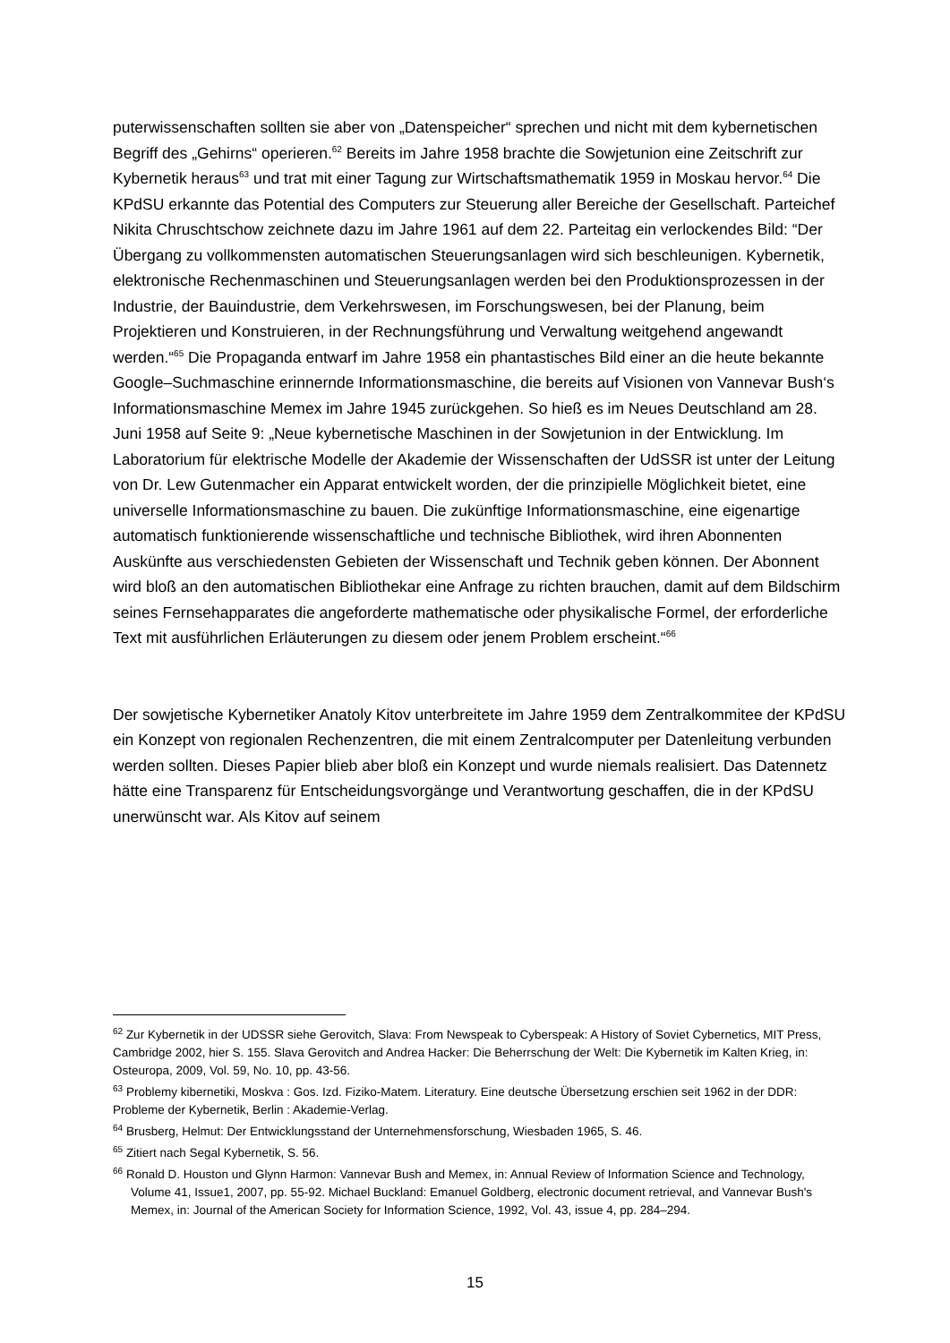puterwissenschaften sollten sie aber von „Datenspeicher“ sprechen und nicht mit dem kybernetischen Begriff des „Gehirns“ operieren.<sup>62</sup> Bereits im Jahre 1958 brachte die Sowjetunion eine Zeitschrift zur Kybernetik heraus<sup>63</sup> und trat mit einer Tagung zur Wirtschaftsmathematik 1959 in Moskau hervor.<sup>64</sup> Die KPdSU erkannte das Potential des Computers zur Steuerung aller Bereiche der Gesellschaft. Parteichef Nikita Chruschtschow zeichnete dazu im Jahre 1961 auf dem 22. Parteitag ein verlockendes Bild: “Der Übergang zu vollkommensten automatischen Steuerungsanlagen wird sich beschleunigen. Kybernetik, elektronische Rechenmaschinen und Steuerungsanlagen werden bei den Produktionsprozessen in der Industrie, der Bauindustrie, dem Verkehrswesen, im Forschungswesen, bei der Planung, beim Projektieren und Konstruieren, in der Rechnungsführung und Verwaltung weitgehend angewandt werden.“<sup>65</sup> Die Propaganda entwarf im Jahre 1958 ein phantastisches Bild einer an die heute bekannte Google–Suchmaschine erinnernde Informationsmaschine, die bereits auf Visionen von Vannevar Bush‘s Informationsmaschine Memex im Jahre 1945 zurückgehen. So hieß es im Neues Deutschland am 28. Juni 1958 auf Seite 9: „Neue kybernetische Maschinen in der Sowjetunion in der Entwicklung. Im Laboratorium für elektrische Modelle der Akademie der Wissenschaften der UdSSR ist unter der Leitung von Dr. Lew Gutenmacher ein Apparat entwickelt worden, der die prinzipielle Möglichkeit bietet, eine universelle Informationsmaschine zu bauen. Die zukünftige Informationsmaschine, eine eigenartige automatisch funktionierende wissenschaftliche und technische Bibliothek, wird ihren Abonnenten Auskünfte aus verschiedensten Gebieten der Wissenschaft und Technik geben können. Der Abonnent wird bloß an den automatischen Bibliothekar eine Anfrage zu richten brauchen, damit auf dem Bildschirm seines Fernsehapparates die angeforderte mathematische oder physikalische Formel, der erforderliche Text mit ausführlichen Erläuterungen zu diesem oder jenem Problem erscheint.“<sup>66</sup>
Der sowjetische Kybernetiker Anatoly Kitov unterbreitete im Jahre 1959 dem Zentralkommitee der KPdSU ein Konzept von regionalen Rechenzentren, die mit einem Zentralcomputer per Datenleitung verbunden werden sollten. Dieses Papier blieb aber bloß ein Konzept und wurde niemals realisiert. Das Datennetz hätte eine Transparenz für Entscheidungsvorgänge und Verantwortung geschaffen, die in der KPdSU unerwünscht war. Als Kitov auf seinem
<sup>62</sup> Zur Kybernetik in der UDSSR siehe Gerovitch, Slava: From Newspeak to Cyberspeak: A History of Soviet Cybernetics, MIT Press, Cambridge 2002, hier S. 155. Slava Gerovitch and Andrea Hacker: Die Beherrschung der Welt: Die Kybernetik im Kalten Krieg, in: Osteuropa, 2009, Vol. 59, No. 10, pp. 43-56.
<sup>63</sup> Problemy kibernetiki, Moskva : Gos. Izd. Fiziko-Matem. Literatury. Eine deutsche Übersetzung erschien seit 1962 in der DDR: Probleme der Kybernetik, Berlin : Akademie-Verlag.
<sup>64</sup> Brusberg, Helmut: Der Entwicklungsstand der Unternehmensforschung, Wiesbaden 1965, S. 46.
<sup>65</sup> Zitiert nach Segal Kybernetik, S. 56.
<sup>66</sup> Ronald D. Houston und Glynn Harmon: Vannevar Bush and Memex, in: Annual Review of Information Science and Technology, Volume 41, Issue1, 2007, pp. 55-92. Michael Buckland: Emanuel Goldberg, electronic document retrieval, and Vannevar Bush's Memex, in: Journal of the American Society for Information Science, 1992, Vol. 43, issue 4, pp. 284–294.
15